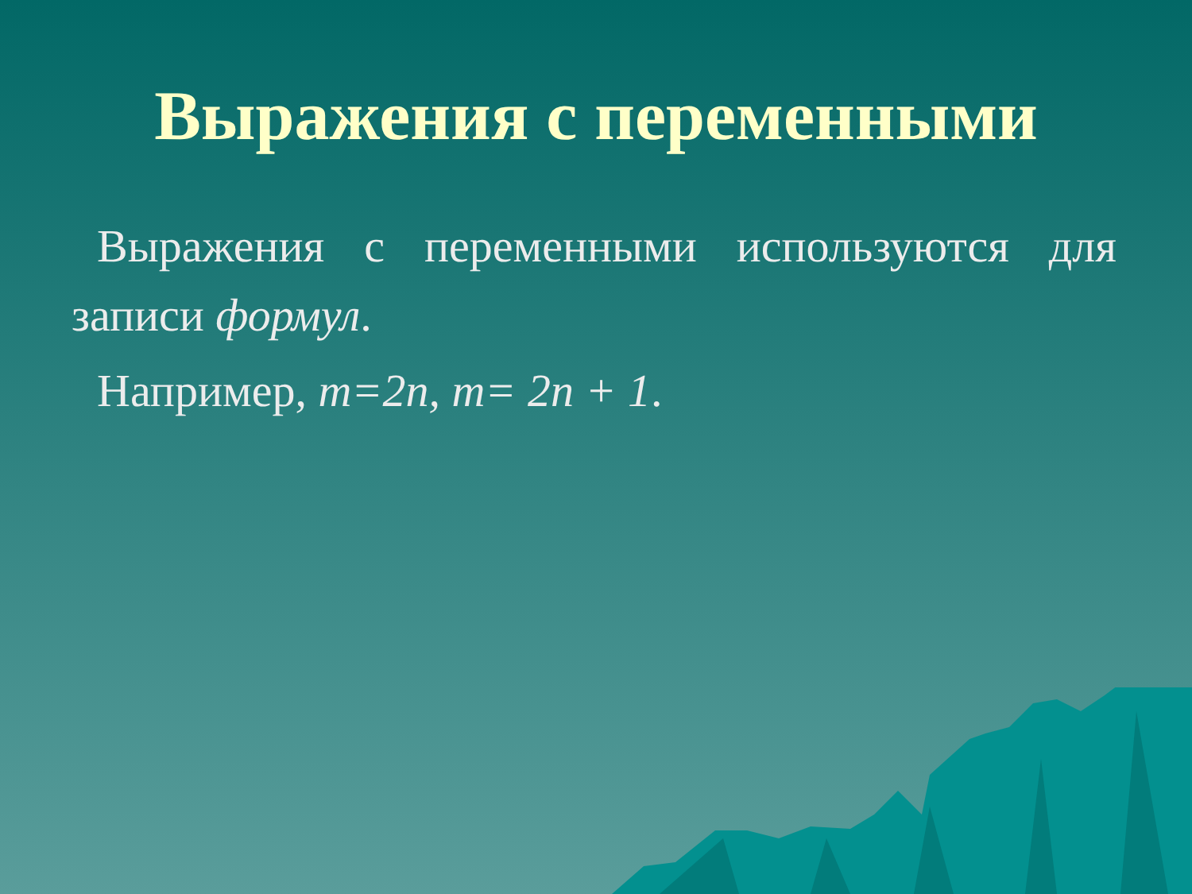Выражения с переменными
Выражения с переменными используются для записи формул.
Например, m=2n, m= 2n + 1.